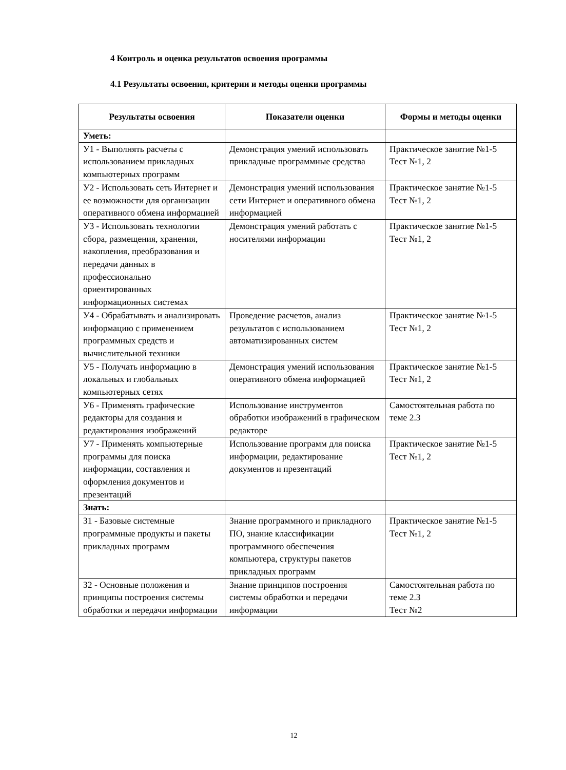4 Контроль и оценка результатов освоения программы
4.1 Результаты освоения, критерии и методы оценки программы
| Результаты освоения | Показатели оценки | Формы и методы оценки |
| --- | --- | --- |
| Уметь: | | |
| У1 - Выполнять расчеты с использованием прикладных компьютерных программ | Демонстрация умений использовать прикладные программные средства | Практическое занятие №1-5 Тест №1, 2 |
| У2 - Использовать сеть Интернет и ее возможности для организации оперативного обмена информацией | Демонстрация умений использования сети Интернет и оперативного обмена информацией | Практическое занятие №1-5 Тест №1, 2 |
| У3 - Использовать технологии сбора, размещения, хранения, накопления, преобразования и передачи данных в профессионально ориентированных информационных системах | Демонстрация умений работать с носителями информации | Практическое занятие №1-5 Тест №1, 2 |
| У4 - Обрабатывать и анализировать информацию с применением программных средств и вычислительной техники | Проведение расчетов, анализ результатов с использованием автоматизированных систем | Практическое занятие №1-5 Тест №1, 2 |
| У5 - Получать информацию в локальных и глобальных компьютерных сетях | Демонстрация умений использования оперативного обмена информацией | Практическое занятие №1-5 Тест №1, 2 |
| У6 - Применять графические редакторы для создания и редактирования изображений | Использование инструментов обработки изображений в графическом редакторе | Самостоятельная работа по теме 2.3 |
| У7 - Применять компьютерные программы для поиска информации, составления и оформления документов и презентаций | Использование программ для поиска информации, редактирование документов и презентаций | Практическое занятие №1-5 Тест №1, 2 |
| Знать: | | |
| З1 - Базовые системные программные продукты и пакеты прикладных программ | Знание программного и прикладного ПО, знание классификации программного обеспечения компьютера, структуры пакетов прикладных программ | Практическое занятие №1-5 Тест №1, 2 |
| З2 - Основные положения и принципы построения системы обработки и передачи информации | Знание принципов построения системы обработки и передачи информации | Самостоятельная работа по теме 2.3 Тест №2 |
12